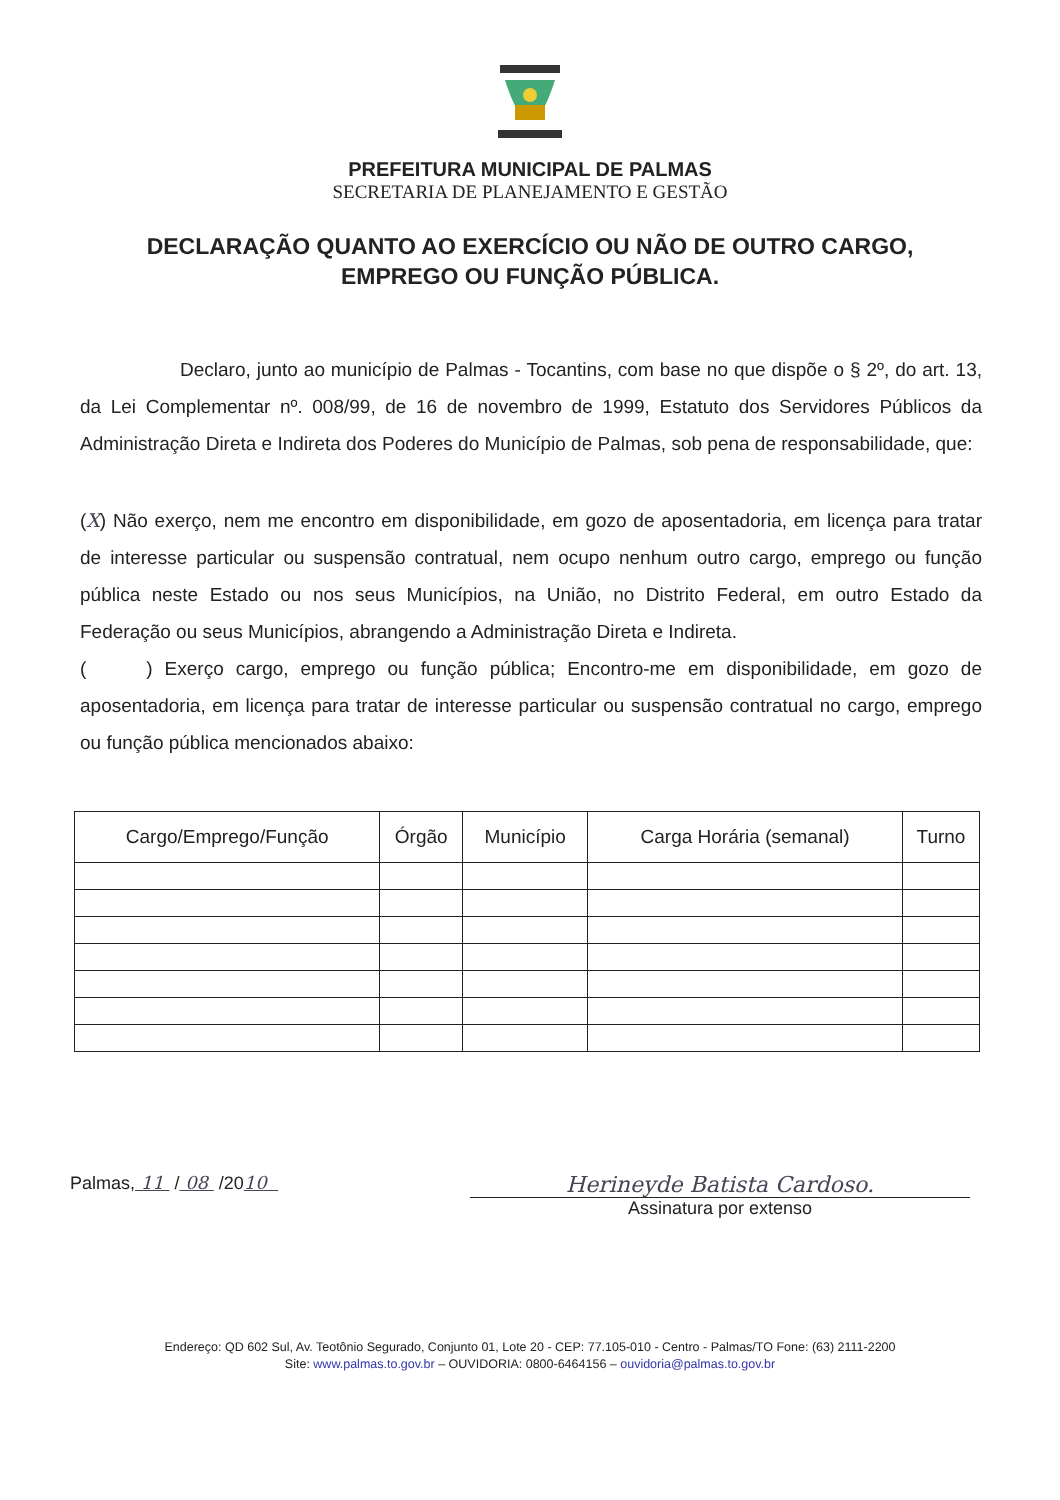PREFEITURA MUNICIPAL DE PALMAS
SECRETARIA DE PLANEJAMENTO E GESTÃO
DECLARAÇÃO QUANTO AO EXERCÍCIO OU NÃO DE OUTRO CARGO, EMPREGO OU FUNÇÃO PÚBLICA.
Declaro, junto ao município de Palmas - Tocantins, com base no que dispõe o § 2º, do art. 13, da Lei Complementar nº. 008/99, de 16 de novembro de 1999, Estatuto dos Servidores Públicos da Administração Direta e Indireta dos Poderes do Município de Palmas, sob pena de responsabilidade, que:
(X) Não exerço, nem me encontro em disponibilidade, em gozo de aposentadoria, em licença para tratar de interesse particular ou suspensão contratual, nem ocupo nenhum outro cargo, emprego ou função pública neste Estado ou nos seus Municípios, na União, no Distrito Federal, em outro Estado da Federação ou seus Municípios, abrangendo a Administração Direta e Indireta.
( ) Exerço cargo, emprego ou função pública; Encontro-me em disponibilidade, em gozo de aposentadoria, em licença para tratar de interesse particular ou suspensão contratual no cargo, emprego ou função pública mencionados abaixo:
| Cargo/Emprego/Função | Órgão | Município | Carga Horária (semanal) | Turno |
| --- | --- | --- | --- | --- |
Palmas, 11 / 08 /2010
Herineyde Batista Cardoso.
Assinatura por extenso
Endereço: QD 602 Sul, Av. Teotônio Segurado, Conjunto 01, Lote 20 - CEP: 77.105-010 - Centro - Palmas/TO Fone: (63) 2111-2200
Site: www.palmas.to.gov.br – OUVIDORIA: 0800-6464156 – ouvidoria@palmas.to.gov.br